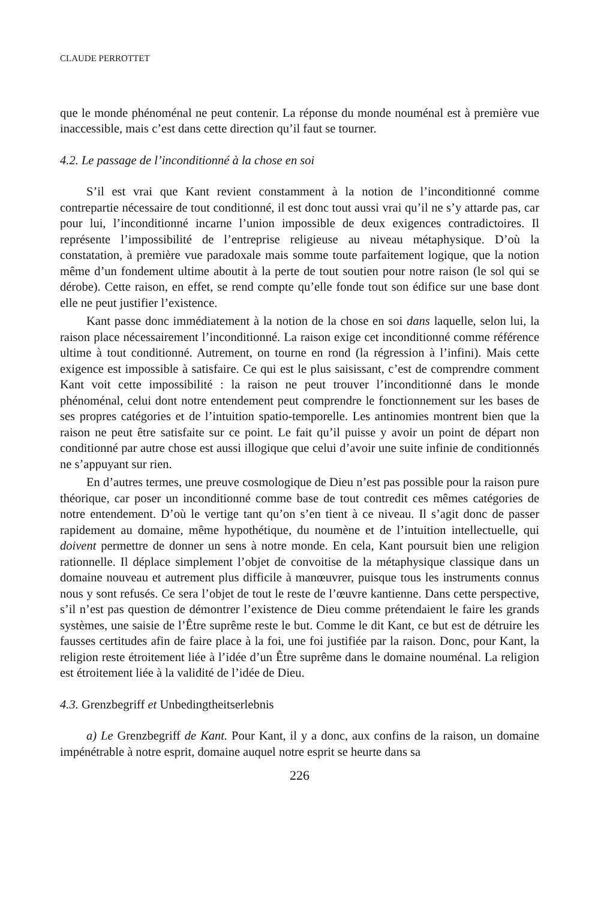CLAUDE PERROTTET
que le monde phénoménal ne peut contenir. La réponse du monde nouménal est à première vue inaccessible, mais c’est dans cette direction qu’il faut se tourner.
4.2. Le passage de l’inconditionné à la chose en soi
S’il est vrai que Kant revient constamment à la notion de l’inconditionné comme contrepartie nécessaire de tout conditionné, il est donc tout aussi vrai qu’il ne s’y attarde pas, car pour lui, l’inconditionné incarne l’union impossible de deux exigences contradictoires. Il représente l’impossibilité de l’entreprise religieuse au niveau métaphysique. D’où la constatation, à première vue paradoxale mais somme toute parfaitement logique, que la notion même d’un fondement ultime aboutit à la perte de tout soutien pour notre raison (le sol qui se dérobe). Cette raison, en effet, se rend compte qu’elle fonde tout son édifice sur une base dont elle ne peut justifier l’existence.
Kant passe donc immédiatement à la notion de la chose en soi dans laquelle, selon lui, la raison place nécessairement l’inconditionné. La raison exige cet inconditionné comme référence ultime à tout conditionné. Autrement, on tourne en rond (la régression à l’infini). Mais cette exigence est impossible à satisfaire. Ce qui est le plus saisissant, c’est de comprendre comment Kant voit cette impossibilité : la raison ne peut trouver l’inconditionné dans le monde phénoménal, celui dont notre entendement peut comprendre le fonctionnement sur les bases de ses propres catégories et de l’intuition spatio-temporelle. Les antinomies montrent bien que la raison ne peut être satisfaite sur ce point. Le fait qu’il puisse y avoir un point de départ non conditionné par autre chose est aussi illogique que celui d’avoir une suite infinie de conditionnés ne s’appuyant sur rien.
En d’autres termes, une preuve cosmologique de Dieu n’est pas possible pour la raison pure théorique, car poser un inconditionné comme base de tout contredit ces mêmes catégories de notre entendement. D’où le vertige tant qu’on s’en tient à ce niveau. Il s’agit donc de passer rapidement au domaine, même hypothétique, du noumène et de l’intuition intellectuelle, qui doivent permettre de donner un sens à notre monde. En cela, Kant poursuit bien une religion rationnelle. Il déplace simplement l’objet de convoitise de la métaphysique classique dans un domaine nouveau et autrement plus difficile à manœuvrer, puisque tous les instruments connus nous y sont refusés. Ce sera l’objet de tout le reste de l’œuvre kantienne. Dans cette perspective, s’il n’est pas question de démontrer l’existence de Dieu comme prétendaient le faire les grands systèmes, une saisie de l’Être suprême reste le but. Comme le dit Kant, ce but est de détruire les fausses certitudes afin de faire place à la foi, une foi justifiée par la raison. Donc, pour Kant, la religion reste étroitement liée à l’idée d’un Être suprême dans le domaine nouménal. La religion est étroitement liée à la validité de l’idée de Dieu.
4.3. Grenzbegriff et Unbedingtheitserlebnis
a) Le Grenzbegriff de Kant. Pour Kant, il y a donc, aux confins de la raison, un domaine impénétrable à notre esprit, domaine auquel notre esprit se heurte dans sa
226